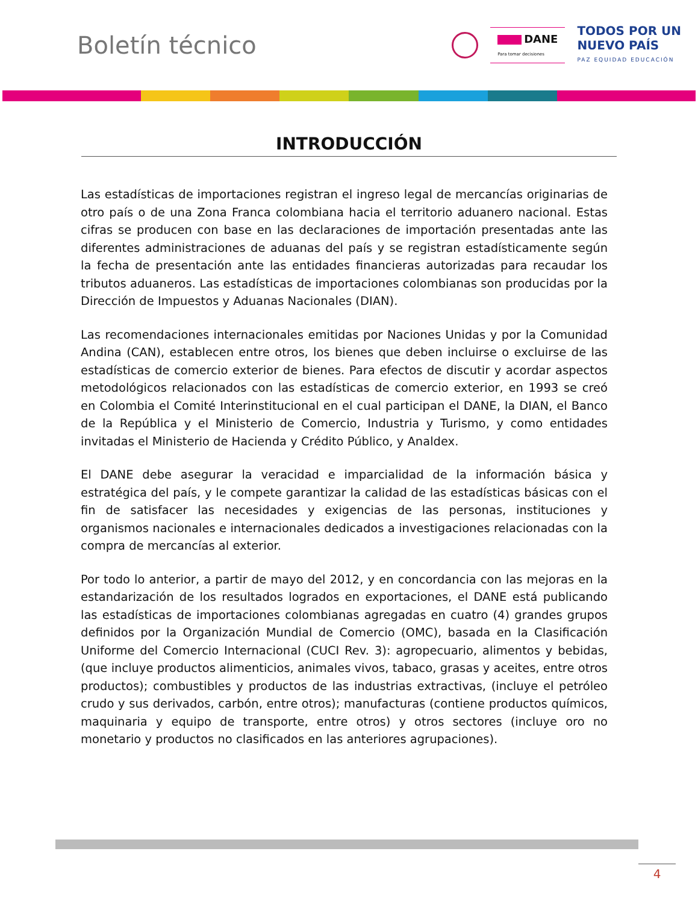Boletín técnico
DANE
Para tomar decisiones
TODOS POR UN
NUEVO PAÍS
PAZ EQUIDAD EDUCACIÓN
INTRODUCCIÓN
Las estadísticas de importaciones registran el ingreso legal de mercancías originarias de otro país o de una Zona Franca colombiana hacia el territorio aduanero nacional. Estas cifras se producen con base en las declaraciones de importación presentadas ante las diferentes administraciones de aduanas del país y se registran estadísticamente según la fecha de presentación ante las entidades financieras autorizadas para recaudar los tributos aduaneros. Las estadísticas de importaciones colombianas son producidas por la Dirección de Impuestos y Aduanas Nacionales (DIAN).
Las recomendaciones internacionales emitidas por Naciones Unidas y por la Comunidad Andina (CAN), establecen entre otros, los bienes que deben incluirse o excluirse de las estadísticas de comercio exterior de bienes. Para efectos de discutir y acordar aspectos metodológicos relacionados con las estadísticas de comercio exterior, en 1993 se creó en Colombia el Comité Interinstitucional en el cual participan el DANE, la DIAN, el Banco de la República y el Ministerio de Comercio, Industria y Turismo, y como entidades invitadas el Ministerio de Hacienda y Crédito Público, y Analdex.
El DANE debe asegurar la veracidad e imparcialidad de la información básica y estratégica del país, y le compete garantizar la calidad de las estadísticas básicas con el fin de satisfacer las necesidades y exigencias de las personas, instituciones y organismos nacionales e internacionales dedicados a investigaciones relacionadas con la compra de mercancías al exterior.
Por todo lo anterior, a partir de mayo del 2012, y en concordancia con las mejoras en la estandarización de los resultados logrados en exportaciones, el DANE está publicando las estadísticas de importaciones colombianas agregadas en cuatro (4) grandes grupos definidos por la Organización Mundial de Comercio (OMC), basada en la Clasificación Uniforme del Comercio Internacional (CUCI Rev. 3): agropecuario, alimentos y bebidas, (que incluye productos alimenticios, animales vivos, tabaco, grasas y aceites, entre otros productos); combustibles y productos de las industrias extractivas, (incluye el petróleo crudo y sus derivados, carbón, entre otros); manufacturas (contiene productos químicos, maquinaria y equipo de transporte, entre otros) y otros sectores (incluye oro no monetario y productos no clasificados en las anteriores agrupaciones).
4